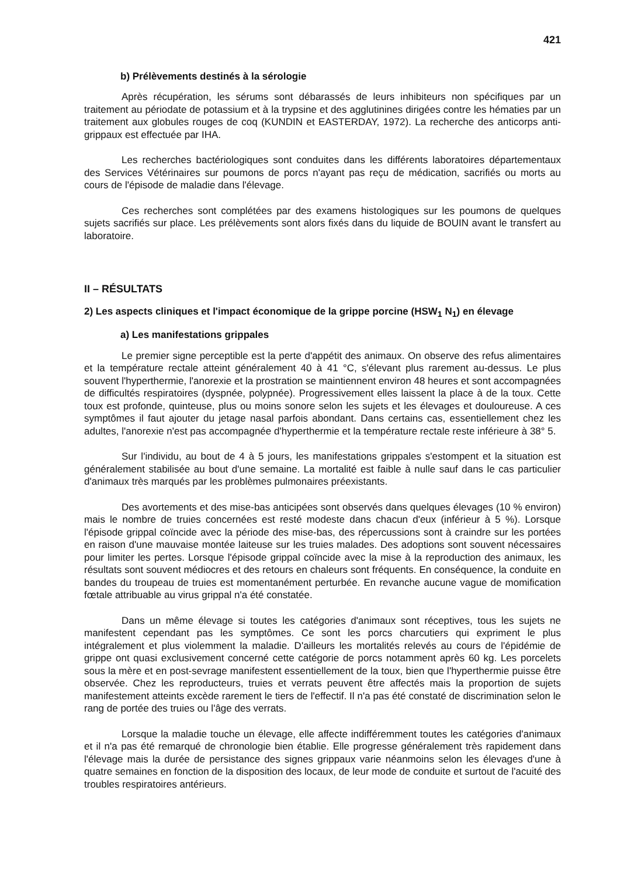421
b) Prélèvements destinés à la sérologie
Après récupération, les sérums sont débarassés de leurs inhibiteurs non spécifiques par un traitement au périodate de potassium et à la trypsine et des agglutinines dirigées contre les hématies par un traitement aux globules rouges de coq (KUNDIN et EASTERDAY, 1972). La recherche des anticorps anti-grippaux est effectuée par IHA.
Les recherches bactériologiques sont conduites dans les différents laboratoires départementaux des Services Vétérinaires sur poumons de porcs n'ayant pas reçu de médication, sacrifiés ou morts au cours de l'épisode de maladie dans l'élevage.
Ces recherches sont complétées par des examens histologiques sur les poumons de quelques sujets sacrifiés sur place. Les prélèvements sont alors fixés dans du liquide de BOUIN avant le transfert au laboratoire.
II – RÉSULTATS
2) Les aspects cliniques et l'impact économique de la grippe porcine (HSW<sub>1</sub> N<sub>1</sub>) en élevage
a) Les manifestations grippales
Le premier signe perceptible est la perte d'appétit des animaux. On observe des refus alimentaires et la température rectale atteint généralement 40 à 41 °C, s'élevant plus rarement au-dessus. Le plus souvent l'hyperthermie, l'anorexie et la prostration se maintiennent environ 48 heures et sont accompagnées de difficultés respiratoires (dyspnée, polypnée). Progressivement elles laissent la place à de la toux. Cette toux est profonde, quinteuse, plus ou moins sonore selon les sujets et les élevages et douloureuse. A ces symptômes il faut ajouter du jetage nasal parfois abondant. Dans certains cas, essentiellement chez les adultes, l'anorexie n'est pas accompagnée d'hyperthermie et la température rectale reste inférieure à 38° 5.
Sur l'individu, au bout de 4 à 5 jours, les manifestations grippales s'estompent et la situation est généralement stabilisée au bout d'une semaine. La mortalité est faible à nulle sauf dans le cas particulier d'animaux très marqués par les problèmes pulmonaires préexistants.
Des avortements et des mise-bas anticipées sont observés dans quelques élevages (10 % environ) mais le nombre de truies concernées est resté modeste dans chacun d'eux (inférieur à 5 %). Lorsque l'épisode grippal coïncide avec la période des mise-bas, des répercussions sont à craindre sur les portées en raison d'une mauvaise montée laiteuse sur les truies malades. Des adoptions sont souvent nécessaires pour limiter les pertes. Lorsque l'épisode grippal coïncide avec la mise à la reproduction des animaux, les résultats sont souvent médiocres et des retours en chaleurs sont fréquents. En conséquence, la conduite en bandes du troupeau de truies est momentanément perturbée. En revanche aucune vague de momification fœtale attribuable au virus grippal n'a été constatée.
Dans un même élevage si toutes les catégories d'animaux sont réceptives, tous les sujets ne manifestent cependant pas les symptômes. Ce sont les porcs charcutiers qui expriment le plus intégralement et plus violemment la maladie. D'ailleurs les mortalités relevés au cours de l'épidémie de grippe ont quasi exclusivement concerné cette catégorie de porcs notamment après 60 kg. Les porcelets sous la mère et en post-sevrage manifestent essentiellement de la toux, bien que l'hyperthermie puisse être observée. Chez les reproducteurs, truies et verrats peuvent être affectés mais la proportion de sujets manifestement atteints excède rarement le tiers de l'effectif. Il n'a pas été constaté de discrimination selon le rang de portée des truies ou l'âge des verrats.
Lorsque la maladie touche un élevage, elle affecte indifféremment toutes les catégories d'animaux et il n'a pas été remarqué de chronologie bien établie. Elle progresse généralement très rapidement dans l'élevage mais la durée de persistance des signes grippaux varie néanmoins selon les élevages d'une à quatre semaines en fonction de la disposition des locaux, de leur mode de conduite et surtout de l'acuité des troubles respiratoires antérieurs.